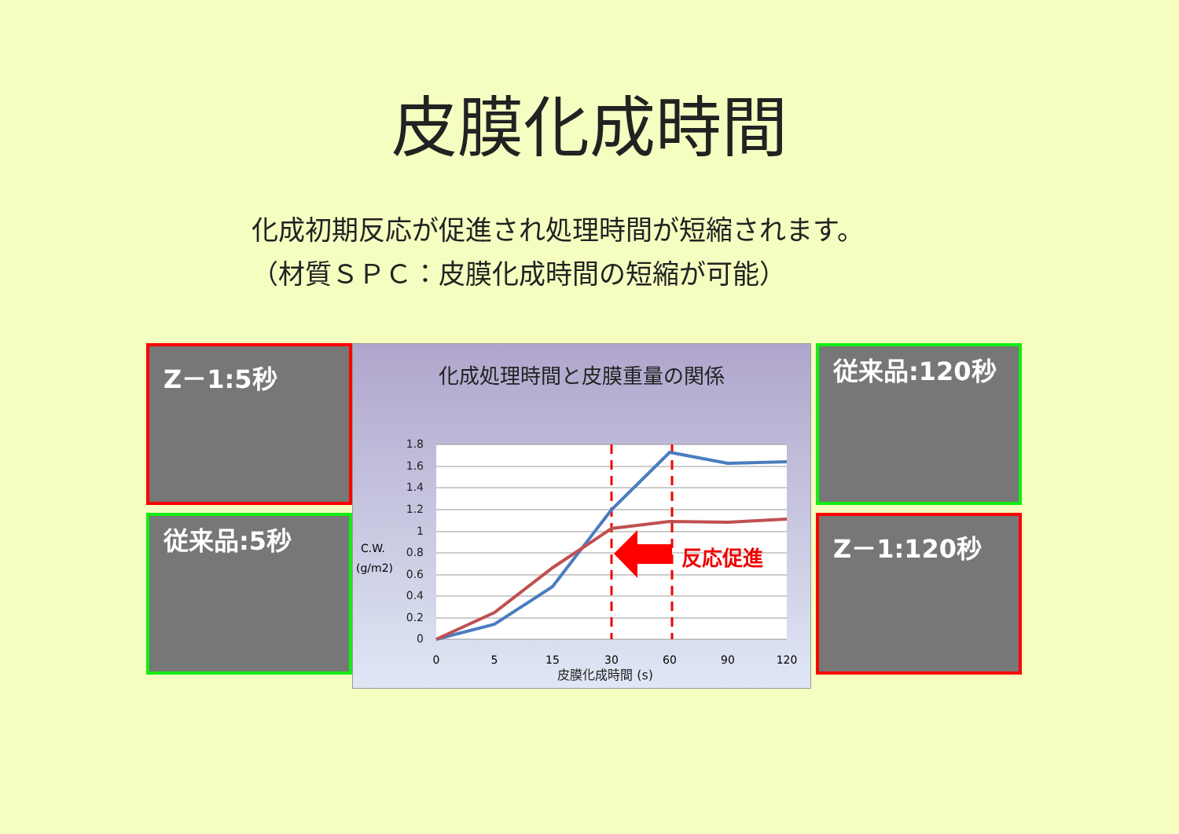皮膜化成時間
化成初期反応が促進され処理時間が短縮されます。
（材質ＳＰＣ：皮膜化成時間の短縮が可能）
Z－1:5秒
従来品:5秒
化成処理時間と皮膜重量の関係
1.8
1.6
1.4
1.2
1
0.8
0.6
0.4
0.2
0
C.W.
(g/m2)
0
5
15
30
60
90
120
反応促進
皮膜化成時間 (s)
従来品:120秒
Z－1:120秒